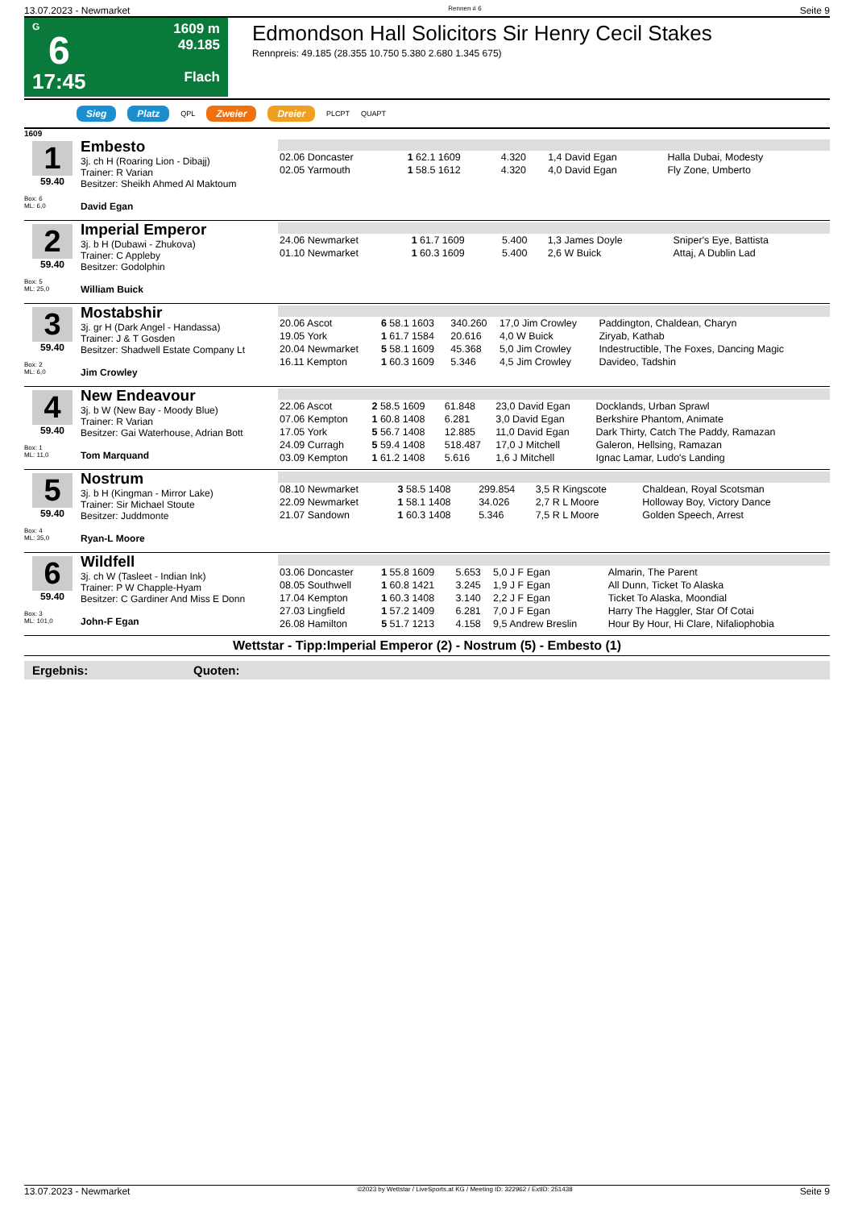13.07.2023 - Newmarket Rennen # 6 Seite 9
G
6
17:45
1609 m
49.185
Flach
Edmondson Hall Solicitors Sir Henry Cecil Stakes
Rennpreis: 49.185 (28.355 10.750 5.380 2.680 1.345 675)
Sieg Platz QPL Zweier Dreier PLCPT QUAPT
1609
1
59.40
Box: 6
ML: 6,0
Embesto
3j. ch H (Roaring Lion - Dibajj)
Trainer: R Varian
Besitzer: Sheikh Ahmed Al Maktoum
David Egan
| 02.06 Doncaster | 1 62.1 1609 | 4.320 | 1,4 David Egan | Halla Dubai, Modesty |
| 02.05 Yarmouth | 1 58.5 1612 | 4.320 | 4,0 David Egan | Fly Zone, Umberto |
2
59.40
Box: 5
ML: 25,0
Imperial Emperor
3j. b H (Dubawi - Zhukova)
Trainer: C Appleby
Besitzer: Godolphin
William Buick
| 24.06 Newmarket | 1 61.7 1609 | 5.400 | 1,3 James Doyle | Sniper's Eye, Battista |
| 01.10 Newmarket | 1 60.3 1609 | 5.400 | 2,6 W Buick | Attaj, A Dublin Lad |
3
59.40
Box: 2
ML: 6,0
Mostabshir
3j. gr H (Dark Angel - Handassa)
Trainer: J & T Gosden
Besitzer: Shadwell Estate Company Lt
Jim Crowley
| 20.06 Ascot | 6 58.1 1603 | 340.260 | 17,0 Jim Crowley | Paddington, Chaldean, Charyn |
| 19.05 York | 1 61.7 1584 | 20.616 | 4,0 W Buick | Ziryab, Kathab |
| 20.04 Newmarket | 5 58.1 1609 | 45.368 | 5,0 Jim Crowley | Indestructible, The Foxes, Dancing Magic |
| 16.11 Kempton | 1 60.3 1609 | 5.346 | 4,5 Jim Crowley | Davideo, Tadshin |
4
59.40
Box: 1
ML: 11,0
New Endeavour
3j. b W (New Bay - Moody Blue)
Trainer: R Varian
Besitzer: Gai Waterhouse, Adrian Bott
Tom Marquand
| 22.06 Ascot | 2 58.5 1609 | 61.848 | 23,0 David Egan | Docklands, Urban Sprawl |
| 07.06 Kempton | 1 60.8 1408 | 6.281 | 3,0 David Egan | Berkshire Phantom, Animate |
| 17.05 York | 5 56.7 1408 | 12.885 | 11,0 David Egan | Dark Thirty, Catch The Paddy, Ramazan |
| 24.09 Curragh | 5 59.4 1408 | 518.487 | 17,0 J Mitchell | Galeron, Hellsing, Ramazan |
| 03.09 Kempton | 1 61.2 1408 | 5.616 | 1,6 J Mitchell | Ignac Lamar, Ludo's Landing |
5
59.40
Box: 4
ML: 35,0
Nostrum
3j. b H (Kingman - Mirror Lake)
Trainer: Sir Michael Stoute
Besitzer: Juddmonte
Ryan-L Moore
| 08.10 Newmarket | 3 58.5 1408 | 299.854 | 3,5 R Kingscote | Chaldean, Royal Scotsman |
| 22.09 Newmarket | 1 58.1 1408 | 34.026 | 2,7 R L Moore | Holloway Boy, Victory Dance |
| 21.07 Sandown | 1 60.3 1408 | 5.346 | 7,5 R L Moore | Golden Speech, Arrest |
6
59.40
Box: 3
ML: 101,0
Wildfell
3j. ch W (Tasleet - Indian Ink)
Trainer: P W Chapple-Hyam
Besitzer: C Gardiner And Miss E Donn
John-F Egan
| 03.06 Doncaster | 1 55.8 1609 | 5.653 | 5,0 J F Egan | Almarin, The Parent |
| 08.05 Southwell | 1 60.8 1421 | 3.245 | 1,9 J F Egan | All Dunn, Ticket To Alaska |
| 17.04 Kempton | 1 60.3 1408 | 3.140 | 2,2 J F Egan | Ticket To Alaska, Moondial |
| 27.03 Lingfield | 1 57.2 1409 | 6.281 | 7,0 J F Egan | Harry The Haggler, Star Of Cotai |
| 26.08 Hamilton | 5 51.7 1213 | 4.158 | 9,5 Andrew Breslin | Hour By Hour, Hi Clare, Nifaliophobia |
Wettstar - Tipp:Imperial Emperor (2) - Nostrum (5) - Embesto (1)
Ergebnis: Quoten:
13.07.2023 - Newmarket ©2023 by Wettstar / LiveSports.at KG / Meeting ID: 322962 / ExtID: 251438 Seite 9